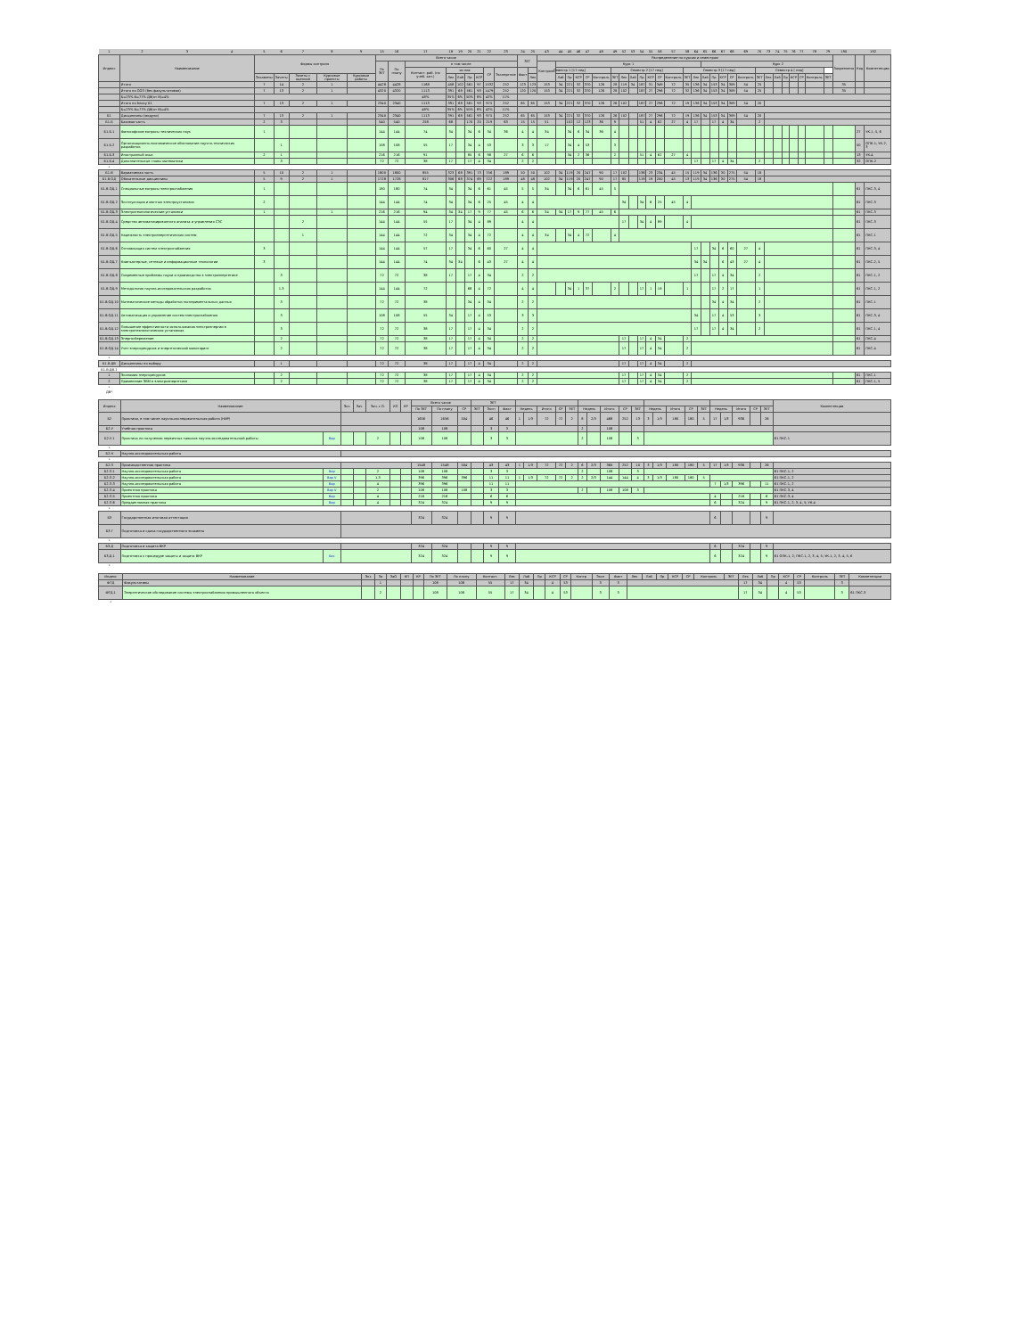| 1 | 2 | 3 | 4 | 5 | 6 | 7 | 8 | 9 | 15 | 16 | 17 | 18 | 19 | 20 | 21 | 22 | 23 | 24 | 25 | 43 | 44 | 45 | 46 | 47 | 48 | 49 | 52 | 53 | 54 | 55 | 56 | 57 | 58 | 64 | 65 | 66 | 67 | 68 | 69 | 70 | 73 | 74 | 75 | 76 | 77 | 78 | 79 | 190 | 192 | |
| Индекс | Наименование | | | Формы контроля | | | | | Всего часов | | | | | | | | | ЗЕТ | | Распределение по курсам и семестрам | | | | | | | | | | | | | | | | | | | | | | | | | | | | Закреплено | Код | Компетенции |
| | | | | | | | | | По ЗЕТ | По плану | в том числе | | | | | | | | | Контроль | Курс 1 | | | | | | | | | | | | | | Курс 2 | | | | | | | | | | | | | | | |
| | | | | | | | | | | | Контакт. раб. (по учеб. зан.) | из них | | | | СР | Экспертное | Факт | Семестр 1 [17 нед] | | | | | | | Семестр 2 [17 нед] | | | | | | | Семестр 3 [17 нед] | | | | | | | Семестр 4 [ нед] | | | | | | | | | | |
| | | | | Экзамены | Зачеты | Зачеты с оценкой | Курсовые проекты | Курсовые работы | | | | Лек | Лаб | Пр | КСР | | | | Лек | | Лаб | Пр | КСР | СР | Контроль | ЗЕТ | Лек | Лаб | Пр | КСР | СР | Контроль | ЗЕТ | Лек | Лаб | Пр | КСР | СР | Контроль | ЗЕТ | Лек | Лаб | Пр | КСР | СР | Контроль | ЗЕТ | | | |
| | Итого | | | 7 | 14 | 2 | 1 | | 4428 | 4428 | 1168 | 408 | 102 | 561 | 97 | 1532 | 252 | 123 | 123 | 153 | 34 | 221 | 32 | 370 | 126 | 28 | 119 | 34 | 187 | 31 | 349 | 72 | 35 | 136 | 34 | 153 | 34 | 309 | 54 | 25 | | | | | | | | 35 | | |
| | Итого по ООП (без факультативов) | | | 7 | 13 | 2 | 1 | | 4320 | 4320 | 1113 | 391 | 68 | 561 | 93 | 1479 | 252 | 120 | 120 | 153 | 34 | 221 | 32 | 370 | 126 | 28 | 102 | | 187 | 27 | 296 | 72 | 32 | 136 | 34 | 153 | 34 | 309 | 54 | 25 | | | | | | | | 35 | | |
| | Б=23% В=77% ДВ(от В)=4% | | | | | | | | | | 48% | 35% | 6% | 50% | 8% | 42% | 11% | | | | | | | | | | | | | | | | | | | | | | | | | | | | | | | | | |
| | Итого по блоку Б1 | | | 7 | 13 | 2 | 1 | | 2340 | 2340 | 1113 | 391 | 68 | 561 | 93 | 975 | 252 | 65 | 65 | 153 | 34 | 221 | 32 | 370 | 126 | 26 | 102 | | 187 | 27 | 296 | 72 | 19 | 136 | 34 | 153 | 34 | 309 | 54 | 20 | | | | | | | | | | |
| | Б=23% В=77% ДВ(от В)=4% | | | | | | | | | | 48% | 35% | 6% | 50% | 8% | 42% | 11% | | | | | | | | | | | | | | | | | | | | | | | | | | | | | | | | | |
| Б1 | Дисциплины (модули) | | | 7 | 13 | 2 | 1 | | 2340 | 2340 | 1113 | 391 | 68 | 561 | 93 | 975 | 252 | 65 | 65 | 153 | 34 | 221 | 32 | 370 | 126 | 26 | 102 | | 187 | 27 | 296 | 72 | 19 | 136 | 34 | 153 | 34 | 309 | 54 | 20 | | | | | | | | | | |
| Б1.Б | Базовая часть | | | 2 | 3 | | | | 540 | 540 | 258 | 68 | | 170 | 20 | 219 | 63 | 15 | 15 | 51 | | 102 | 12 | 123 | 36 | 9 | | | 51 | 4 | 62 | 27 | 4 | 17 | | 17 | 4 | 34 | | 2 | | | | | | | | | | |
| Б1.Б.1 | Философские вопросы технических наук | | | 1 | | | | | 144 | 144 | 74 | 34 | | 34 | 6 | 34 | 36 | 4 | 4 | 34 | | 34 | 6 | 34 | 36 | 4 | | | | | | | | | | | | | | | | | | | | | | | 27 | УК-1, 5, 6 |
| Б1.Б.2 | Организационно-экономическое обоснование научно-технических разработок | | | | 1 | | | | 108 | 108 | 55 | 17 | | 34 | 4 | 53 | | 3 | 3 | 17 | | 34 | 4 | 53 | | 3 | | | | | | | | | | | | | | | | | | | | | | | 50 | ОПК-1; УК-2, 3 |
| Б1.Б.3 | Иностранный язык | | | 2 | 1 | | | | 216 | 216 | 91 | | | 85 | 6 | 98 | 27 | 6 | 6 | | | 34 | 2 | 36 | | 2 | | | 51 | 4 | 62 | 27 | 4 | | | | | | | | | | | | | | | | 13 | УК-4 |
| Б1.Б.4 | Дополнительные главы математики | | | | 3 | | | | 72 | 72 | 38 | 17 | | 17 | 4 | 34 | | 2 | 2 | | | | | | | | | | | | | | | 17 | | 17 | 4 | 34 | | 2 | | | | | | | | | 32 | ОПК-2 |
| * | | | | | | | | | | | | | | | | | | | | | | | | | | | | | | | | | | | | | | | | | | | | | | | | | | |
| Б1.В | Вариативная часть | | | 5 | 10 | 2 | 1 | | 1800 | 1800 | 855 | 323 | 68 | 391 | 73 | 756 | 189 | 50 | 50 | 102 | 34 | 119 | 20 | 247 | 90 | 17 | 102 | | 136 | 23 | 234 | 45 | 15 | 119 | 34 | 136 | 30 | 275 | 54 | 18 | | | | | | | | | | |
| Б1.В.ОД | Обязательные дисциплины | | | 5 | 9 | 2 | 1 | | 1728 | 1728 | 817 | 306 | 68 | 374 | 69 | 722 | 189 | 48 | 48 | 102 | 34 | 119 | 20 | 247 | 90 | 17 | 85 | | 119 | 19 | 200 | 45 | 13 | 119 | 34 | 136 | 30 | 275 | 54 | 18 | | | | | | | | | | |
| Б1.В.ОД.1 | Специальные вопросы электроснабжения | | | 1 | | | | | 180 | 180 | 74 | 34 | | 34 | 6 | 61 | 45 | 5 | 5 | 34 | | 34 | 6 | 61 | 45 | 5 | | | | | | | | | | | | | | | | | | | | | | | 61 | ПКС-3, 4 |
| Б1.В.ОД.2 | Эксплуатация и монтаж электроустановок | | | 2 | | | | | 144 | 144 | 74 | 34 | | 34 | 6 | 25 | 45 | 4 | 4 | | | | | | | | 34 | | 34 | 6 | 25 | 45 | 4 | | | | | | | | | | | | | | | | 61 | ПКС-3 |
| Б1.В.ОД.3 | Электротехнологические установки | | | 1 | | | 1 | | 216 | 216 | 94 | 34 | 34 | 17 | 9 | 77 | 45 | 6 | 6 | 34 | 34 | 17 | 9 | 77 | 45 | 6 | | | | | | | | | | | | | | | | | | | | | | | 61 | ПКС-3 |
| Б1.В.ОД.4 | Средства автоматизированного анализа и управления СЭС | | | | | 2 | | | 144 | 144 | 55 | 17 | | 34 | 4 | 89 | | 4 | 4 | | | | | | | | 17 | | 34 | 4 | 89 | | 4 | | | | | | | | | | | | | | | | 61 | ПКС-3 |
| Б1.В.ОД.5 | Надежность электроэнергетических систем | | | | | 1 | | | 144 | 144 | 72 | 34 | | 34 | 4 | 72 | | 4 | 4 | 34 | | 34 | 4 | 72 | | 4 | | | | | | | | | | | | | | | | | | | | | | | 61 | ПКС-1 |
| Б1.В.ОД.6 | Оптимизация систем электроснабжения | | | 3 | | | | | 144 | 144 | 57 | 17 | | 34 | 6 | 60 | 27 | 4 | 4 | | | | | | | | | | | | | | | 17 | | 34 | 6 | 60 | 27 | 4 | | | | | | | | | 61 | ПКС-3, 4 |
| Б1.В.ОД.7 | Компьютерные, сетевые и информационные технологии | | | 3 | | | | | 144 | 144 | 74 | 34 | 34 | | 6 | 43 | 27 | 4 | 4 | | | | | | | | | | | | | | | 34 | 34 | | 6 | 43 | 27 | 4 | | | | | | | | | 61 | ПКС-2, 5 |
| Б1.В.ОД.8 | Современные проблемы науки и производства в электроэнергетике | | | | 3 | | | | 72 | 72 | 38 | 17 | | 17 | 4 | 34 | | 2 | 2 | | | | | | | | | | | | | | | 17 | | 17 | 4 | 34 | | 2 | | | | | | | | | 61 | ПКС-1, 2 |
| Б1.В.ОД.9 | Методология научно-исследовательских разработок | | | | 1-3 | | | | 144 | 144 | 72 | | | 68 | 4 | 72 | | 4 | 4 | | | 34 | 1 | 37 | | 2 | | | 17 | 1 | 18 | | 1 | | | 17 | 2 | 17 | | 1 | | | | | | | | | 61 | ПКС-1, 2 |
| Б1.В.ОД.10 | Математические методы обработки экспериментальных данных | | | | 3 | | | | 72 | 72 | 38 | | | 34 | 4 | 34 | | 2 | 2 | | | | | | | | | | | | | | | | | 34 | 4 | 34 | | 2 | | | | | | | | | 61 | ПКС-1 |
| Б1.В.ОД.11 | Автоматизация и управление систем электроснабжения | | | | 3 | | | | 108 | 108 | 55 | 34 | | 17 | 4 | 53 | | 3 | 3 | | | | | | | | | | | | | | | 34 | | 17 | 4 | 53 | | 3 | | | | | | | | | 61 | ПКС-3, 4 |
| Б1.В.ОД.12 | Повышение эффективности использования электроэнергии в электротехнологических установках | | | | 3 | | | | 72 | 72 | 38 | 17 | | 17 | 4 | 34 | | 2 | 2 | | | | | | | | | | | | | | | 17 | | 17 | 4 | 34 | | 2 | | | | | | | | | 61 | ПКС-1, 4 |
| Б1.В.ОД.13 | Энергосбережение | | | | 2 | | | | 72 | 72 | 38 | 17 | | 17 | 4 | 34 | | 2 | 2 | | | | | | | | 17 | | 17 | 4 | 34 | | 2 | | | | | | | | | | | | | | | | 61 | ПКС-4 |
| Б1.В.ОД.14 | Учет энергоресурсов и энергетический мониторинг | | | | 2 | | | | 72 | 72 | 38 | 17 | | 17 | 4 | 34 | | 2 | 2 | | | | | | | | 17 | | 17 | 4 | 34 | | 2 | | | | | | | | | | | | | | | | 61 | ПКС-4 |
| * | | | | | | | | | | | | | | | | | | | | | | | | | | | | | | | | | | | | | | | | | | | | | | | | | | |
| Б1.В.ДВ | Дисциплины по выбору | | | | 1 | | | | 72 | 72 | 38 | 17 | | 17 | 4 | 34 | | 2 | 2 | | | | | | | | 17 | | 17 | 4 | 34 | | 2 | | | | | | | | | | | | | | | | | |
| Б1.В.ДВ.1 | | | | | | | | | | | | | | | | | | | | | | | | | | | | | | | | | | | | | | | | | | | | | | | | | | |
| 1 | Экономия энергоресурсов | | | | 2 | | | | 72 | 72 | 38 | 17 | | 17 | 4 | 34 | | 2 | 2 | | | | | | | | 17 | | 17 | 4 | 34 | | 2 | | | | | | | | | | | | | | | | 61 | ПКС-1 |
| 2 | Применение ЭВМ в электроэнергетике | | | | 2 | | | | 72 | 72 | 38 | 17 | | 17 | 4 | 34 | | 2 | 2 | | | | | | | | 17 | | 17 | 4 | 34 | | 2 | | | | | | | | | | | | | | | | 61 | ПКС-1, 5 |
| * | | | | | | | | | | | | | | | | | | | | | | | | | | | | | | | | | | | | | | | | | | | | | | | | | | |
| ДВ* | | | | | | | | | | | | | | | | | | | | | | | | | | | | | | | | | | | | | | | | | | | | | | | | | | |
| Индекс | Наименование | | Экз | Зач | Зач. с О. | КП | КР | Всего часов | | | ЗЕТ | | | | | | | | | | | | | | | | | | | | | | | Компетенции |
| --- | --- | --- | --- | --- | --- | --- | --- | --- | --- | --- | --- | --- | --- | --- | --- | --- | --- | --- | --- | --- | --- | --- | --- | --- | --- | --- | --- | --- | --- | --- | --- | --- | --- | --- |
| | | | | | | | | По ЗЕТ | По плану | СР | ЗЕТ | Эксп | Факт | Недель | | Итого | СР | ЗЕТ | Недель | | Итого | СР | ЗЕТ | Недель | | Итого | СР | ЗЕТ | Недель | | Итого | СР | ЗЕТ | |
| Б2 | Практики, в том числе научно-исследовательская работа (НИР) | | | | | | | 1656 | 1656 | 504 | | 46 | 46 | 1 | 1/3 | 72 | 72 | 2 | 8 | 2/3 | 468 | 252 | 13 | 3 | 1/3 | 180 | 180 | 5 | 17 | 1/3 | 936 | | 26 | |
| Б2.У | Учебная практика | | | | | | | 108 | 108 | | | 3 | 3 | | | | | | 2 | | 108 | | | | | | | | | | | | | |
| Б2.У.1 | Практика по получению первичных навыков научно-исследовательской работы | Вар | | | 2 | | | 108 | 108 | | | 3 | 3 | | | | | | 2 | | 108 | | 3 | | | | | | | | | | | 61 ПКС-1 |
| * | | | | | | | | | | | | | | | | | | | | | | | | | | | | | | | | | | |
| Б2.Н | Научно-исследовательская работа | | | | | | | | | | | | | | | | | | | | | | | | | | | | | | | | | |
| * | | | | | | | | | | | | | | | | | | | | | | | | | | | | | | | | | | |
| Б2.П | Производственная практика | | | | | | | 1548 | 1548 | 504 | | 43 | 43 | 1 | 1/3 | 72 | 72 | 2 | 6 | 2/3 | 360 | 252 | 10 | 3 | 1/3 | 180 | 180 | 5 | 17 | 1/3 | 936 | | 26 | |
| Б2.П.1 | Научно-исследовательская работа | Вар | | | 2 | | | 108 | 108 | | | 3 | 3 | | | | | | 2 | | 108 | | 3 | | | | | | | | | | | 61 ПКС-1, 2 |
| Б2.П.2 | Научно-исследовательская работа | Вар V | | | 1-3 | | | 396 | 396 | 396 | | 11 | 11 | 1 | 1/3 | 72 | 72 | 2 | 2 | 2/3 | 144 | 144 | 4 | 3 | 1/3 | 180 | 180 | 5 | | | | | | 61 ПКС-1, 2 |
| Б2.П.3 | Научно-исследовательская работа | Вар | | | 4 | | | 396 | 396 | | | 11 | 11 | | | | | | | | | | | | | | | | 7 | 1/3 | 396 | | 11 | 61 ПКС-1, 2 |
| Б2.П.4 | Проектная практика | Вар V | | | 2 | | | 108 | 108 | 108 | | 3 | 3 | | | | | | 2 | | 108 | 108 | 3 | | | | | | | | | | | 61 ПКС-3, 4 |
| Б2.П.5 | Проектная практика | Вар | | | 4 | | | 216 | 216 | | | 6 | 6 | | | | | | | | | | | | | | | | 4 | | 216 | | 6 | 61 ПКС-3, 4 |
| Б2.П.6 | Преддипломная практика | Вар | | | 4 | | | 324 | 324 | | | 9 | 9 | | | | | | | | | | | | | | | | 6 | | 324 | | 9 | 61 ПКС-1, 2, 3, 4, 5; УК-4 |
| * | | | | | | | | | | | | | | | | | | | | | | | | | | | | | | | | | | |
| Б3 | Государственная итоговая аттестация | | | | | | | 324 | 324 | | | 9 | 9 | | | | | | | | | | | | | | | | 6 | | | | 9 | |
| Б3.Г | Подготовка и сдача государственного экзамена | | | | | | | | | | | | | | | | | | | | | | | | | | | | | | | | | |
| * | | | | | | | | | | | | | | | | | | | | | | | | | | | | | | | | | | |
| Б3.Д | Подготовка и защита ВКР | | | | | | | 324 | 324 | | | 9 | 9 | | | | | | | | | | | | | | | | 6 | | 324 | | 9 | |
| Б3.Д.1 | Подготовка к процедуре защиты и защита ВКР | Баз | | | | | | 324 | 324 | | | 9 | 9 | | | | | | | | | | | | | | | | 6 | | 324 | | 9 | 61 ОПК-1, 2; ПКС-1, 2, 3, 4, 5; УК-1, 2, 3, 4, 5, 6 |
| * | | | | | | | | | | | | | | | | | | | | | | | | | | | | | | | | | | |
| Индекс | Наименование | Экз | За | ЗаО | КП | КР | По ЗЕТ | По плану | Контакт. | Лек | Лаб | Пр | КСР | СР | Контр | Эксп | Факт | Лек | Лаб | Пр | КСР | СР | Контроль | ЗЕТ | Лек | Лаб | Пр | КСР | СР | Контроль | ЗЕТ | Компетенции |
| --- | --- | --- | --- | --- | --- | --- | --- | --- | --- | --- | --- | --- | --- | --- | --- | --- | --- | --- | --- | --- | --- | --- | --- | --- | --- | --- | --- | --- | --- | --- | --- | --- |
| ФТД | Факультативы | | 1 | | | | 108 | 108 | 55 | 17 | 34 | | 4 | 53 | | 3 | 3 | | | | | | | | 17 | 34 | | 4 | 53 | | 3 | |
| ФТД.1 | Энергетическое обследование системы электроснабжения промышленного объекта | | 2 | | | | 108 | 108 | 55 | 17 | 34 | | 4 | 53 | | 3 | 3 | | | | | | | | 17 | 34 | | 4 | 53 | | 3 | 61 ПКС-3 |
| * | | | | | | | | | | | | | | | | | | | | | | | | | | | | | | | | |